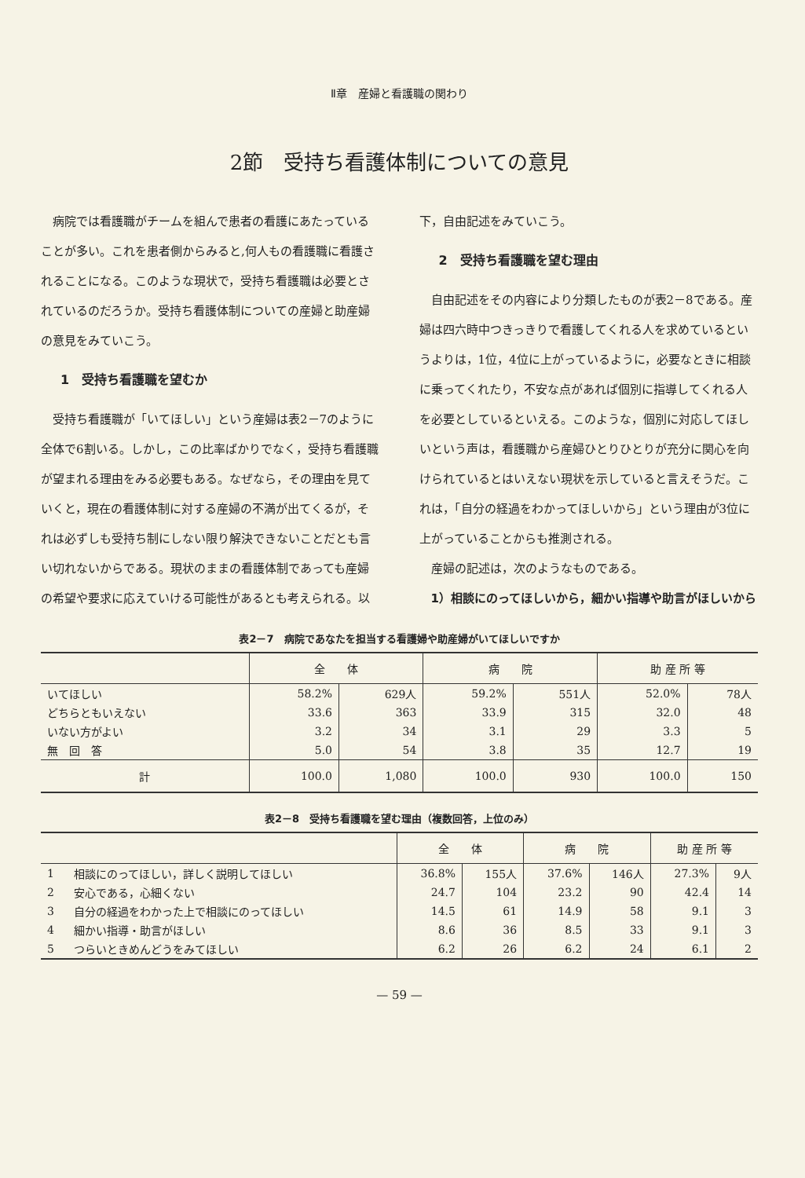Ⅱ章　産婦と看護職の関わり
2節　受持ち看護体制についての意見
病院では看護職がチームを組んで患者の看護にあたっていることが多い。これを患者側からみると,何人もの看護職に看護されることになる。このような現状で，受持ち看護職は必要とされているのだろうか。受持ち看護体制についての産婦と助産婦の意見をみていこう。
1　受持ち看護職を望むか
受持ち看護職が「いてほしい」という産婦は表2－7のように全体で6割いる。しかし，この比率ばかりでなく，受持ち看護職が望まれる理由をみる必要もある。なぜなら，その理由を見ていくと，現在の看護体制に対する産婦の不満が出てくるが，それは必ずしも受持ち制にしない限り解決できないことだとも言い切れないからである。現状のままの看護体制であっても産婦の希望や要求に応えていける可能性があるとも考えられる。以
下，自由記述をみていこう。
2　受持ち看護職を望む理由
自由記述をその内容により分類したものが表2－8である。産婦は四六時中つきっきりで看護してくれる人を求めているというよりは，1位，4位に上がっているように，必要なときに相談に乗ってくれたり，不安な点があれば個別に指導してくれる人を必要としているといえる。このような，個別に対応してほしいという声は，看護職から産婦ひとりひとりが充分に関心を向けられているとはいえない現状を示していると言えそうだ。これは，「自分の経過をわかってほしいから」という理由が3位に上がっていることからも推測される。
産婦の記述は，次のようなものである。
1）相談にのってほしいから，細かい指導や助言がほしいから
表2－7　病院であなたを担当する看護婦や助産婦がいてほしいですか
| | 全 体 | | 病 院 | | 助 産 所 等 | |
| --- | --- | --- | --- | --- | --- | --- |
| いてほしい | 58.2% | 629人 | 59.2% | 551人 | 52.0% | 78人 |
| どちらともいえない | 33.6 | 363 | 33.9 | 315 | 32.0 | 48 |
| いない方がよい | 3.2 | 34 | 3.1 | 29 | 3.3 | 5 |
| 無 回 答 | 5.0 | 54 | 3.8 | 35 | 12.7 | 19 |
| 計 | 100.0 | 1,080 | 100.0 | 930 | 100.0 | 150 |
表2－8　受持ち看護職を望む理由（複数回答，上位のみ）
| | | 全 体 | | 病 院 | | 助 産 所 等 | |
| --- | --- | --- | --- | --- | --- | --- | --- |
| 1 | 相談にのってほしい，詳しく説明してほしい | 36.8% | 155人 | 37.6% | 146人 | 27.3% | 9人 |
| 2 | 安心である，心細くない | 24.7 | 104 | 23.2 | 90 | 42.4 | 14 |
| 3 | 自分の経過をわかった上で相談にのってほしい | 14.5 | 61 | 14.9 | 58 | 9.1 | 3 |
| 4 | 細かい指導・助言がほしい | 8.6 | 36 | 8.5 | 33 | 9.1 | 3 |
| 5 | つらいときめんどうをみてほしい | 6.2 | 26 | 6.2 | 24 | 6.1 | 2 |
— 59 —